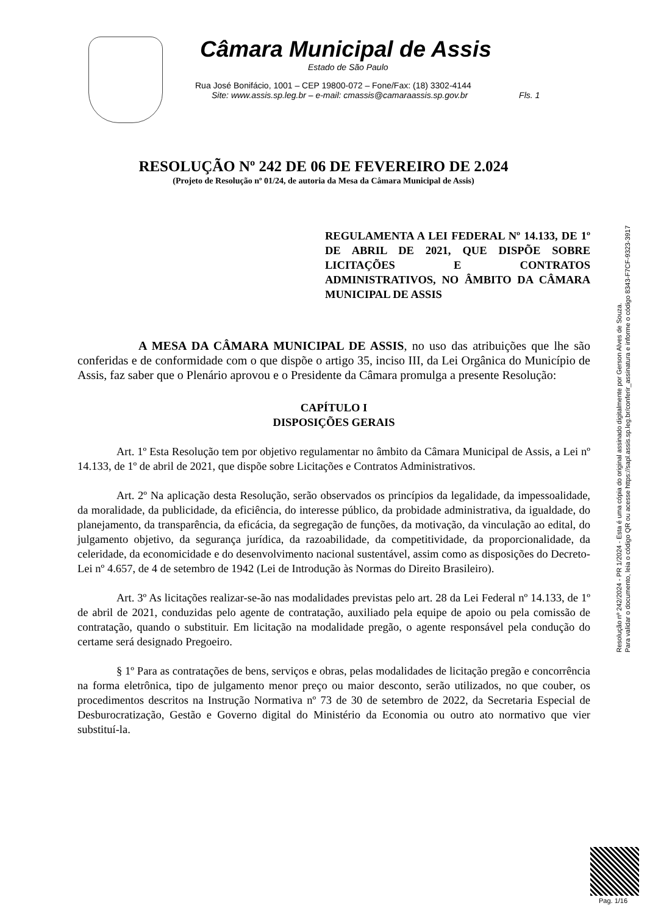Câmara Municipal de Assis
Estado de São Paulo
Rua José Bonifácio, 1001 – CEP 19800-072 – Fone/Fax: (18) 3302-4144
Site: www.assis.sp.leg.br – e-mail: cmassis@camaraassis.sp.gov.br Fls. 1
RESOLUÇÃO Nº 242 DE 06 DE FEVEREIRO DE 2.024
(Projeto de Resolução nº 01/24, de autoria da Mesa da Câmara Municipal de Assis)
REGULAMENTA A LEI FEDERAL Nº 14.133, DE 1º DE ABRIL DE 2021, QUE DISPÕE SOBRE LICITAÇÕES E CONTRATOS ADMINISTRATIVOS, NO ÂMBITO DA CÂMARA MUNICIPAL DE ASSIS
A MESA DA CÂMARA MUNICIPAL DE ASSIS, no uso das atribuições que lhe são conferidas e de conformidade com o que dispõe o artigo 35, inciso III, da Lei Orgânica do Município de Assis, faz saber que o Plenário aprovou e o Presidente da Câmara promulga a presente Resolução:
CAPÍTULO I
DISPOSIÇÕES GERAIS
Art. 1º Esta Resolução tem por objetivo regulamentar no âmbito da Câmara Municipal de Assis, a Lei nº 14.133, de 1º de abril de 2021, que dispõe sobre Licitações e Contratos Administrativos.
Art. 2º Na aplicação desta Resolução, serão observados os princípios da legalidade, da impessoalidade, da moralidade, da publicidade, da eficiência, do interesse público, da probidade administrativa, da igualdade, do planejamento, da transparência, da eficácia, da segregação de funções, da motivação, da vinculação ao edital, do julgamento objetivo, da segurança jurídica, da razoabilidade, da competitividade, da proporcionalidade, da celeridade, da economicidade e do desenvolvimento nacional sustentável, assim como as disposições do Decreto-Lei nº 4.657, de 4 de setembro de 1942 (Lei de Introdução às Normas do Direito Brasileiro).
Art. 3º As licitações realizar-se-ão nas modalidades previstas pelo art. 28 da Lei Federal nº 14.133, de 1º de abril de 2021, conduzidas pelo agente de contratação, auxiliado pela equipe de apoio ou pela comissão de contratação, quando o substituir. Em licitação na modalidade pregão, o agente responsável pela condução do certame será designado Pregoeiro.
§ 1º Para as contratações de bens, serviços e obras, pelas modalidades de licitação pregão e concorrência na forma eletrônica, tipo de julgamento menor preço ou maior desconto, serão utilizados, no que couber, os procedimentos descritos na Instrução Normativa nº 73 de 30 de setembro de 2022, da Secretaria Especial de Desburocratização, Gestão e Governo digital do Ministério da Economia ou outro ato normativo que vier substituí-la.
Resolução nº 242/2024 - PR 1/2024 - Esta é uma cópia do original assinado digitalmente por Gerson Alves de Souza.
Para validar o documento, leia o código QR ou acesse https://sapl.assis.sp.leg.br/conferir_assinatura e informe o código 8343-F7CF-9323-3917
Pag. 1/16